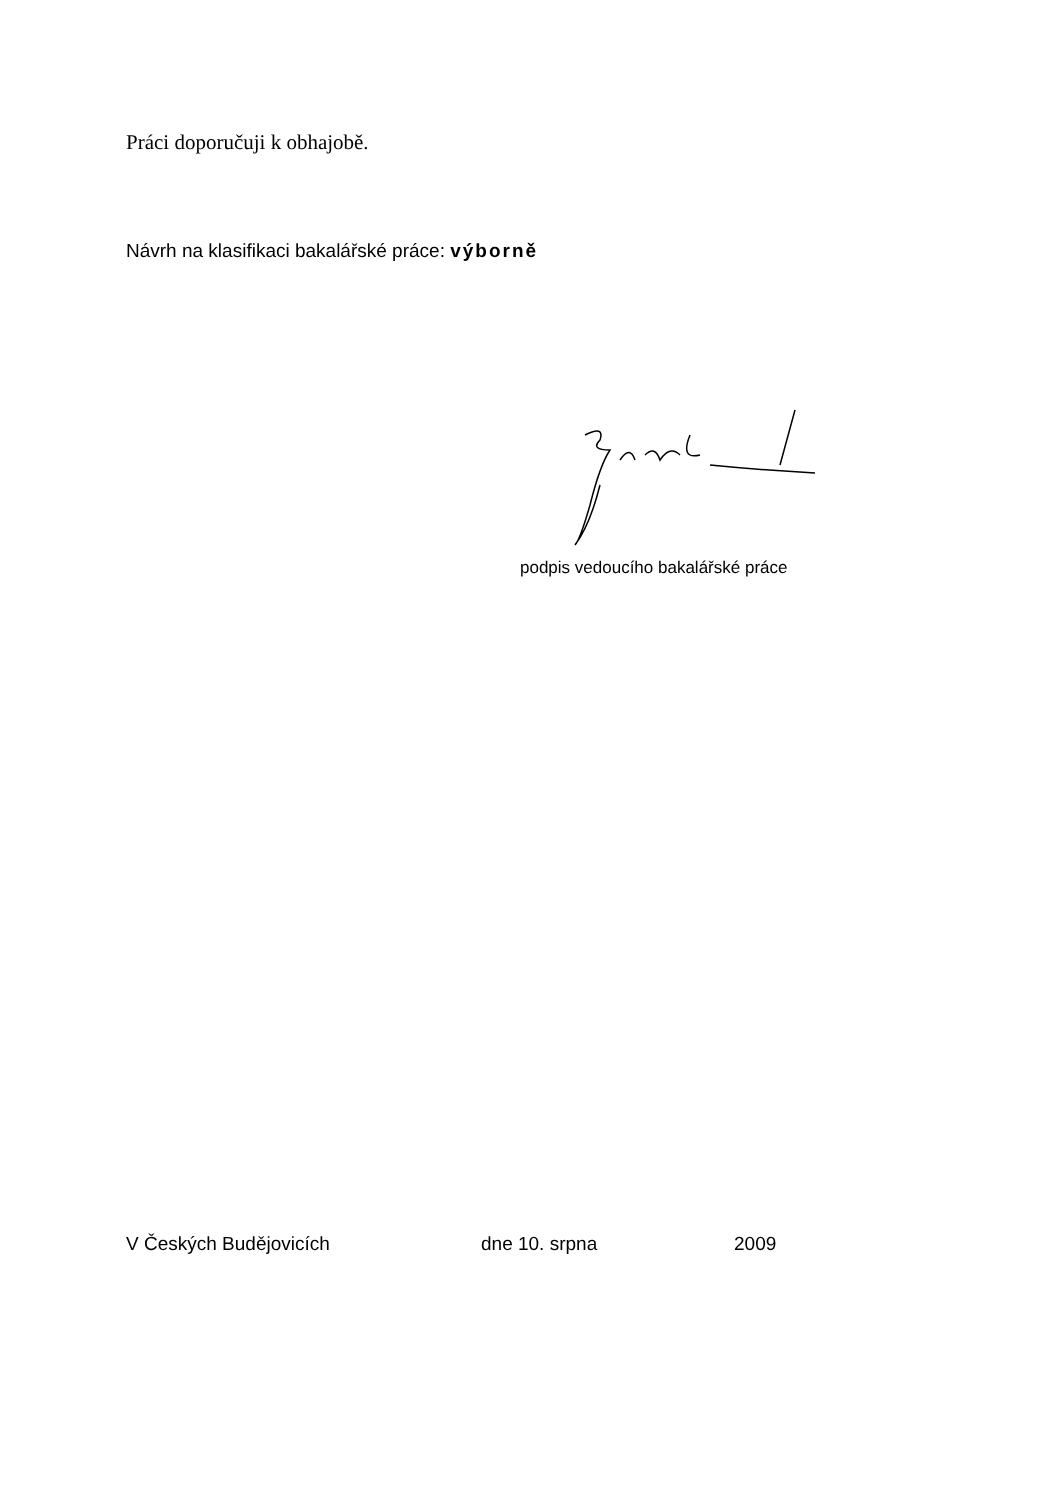Práci doporučuji k obhajobě.
Návrh na klasifikaci bakalářské práce: výborně
podpis vedoucího bakalářské práce
V Českých Budějovicích dne 10. srpna 2009